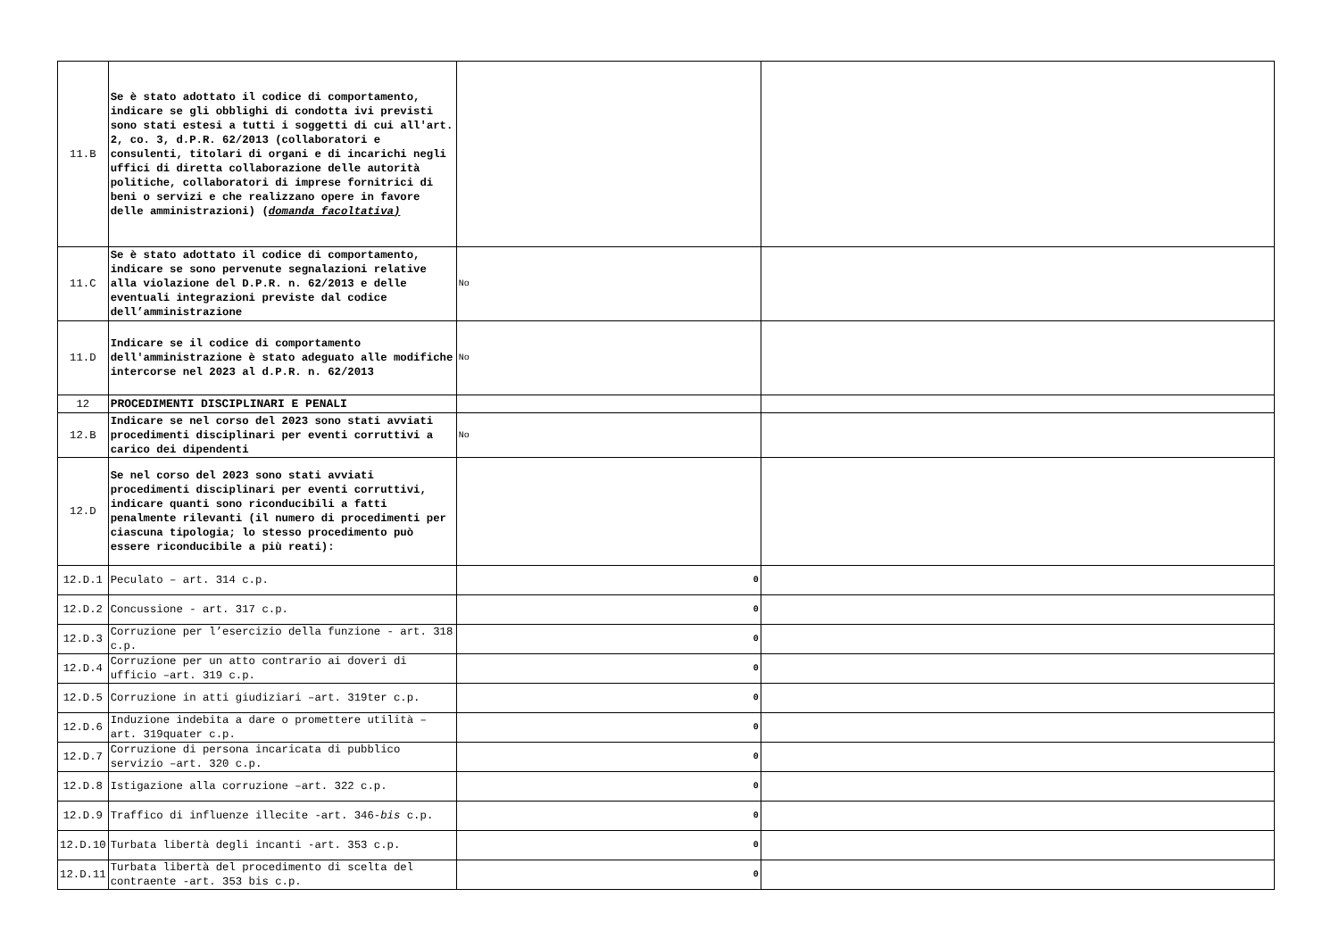| 11.B | Se è stato adottato il codice di comportamento, indicare se gli obblighi di condotta ivi previsti sono stati estesi a tutti i soggetti di cui all'art. 2, co. 3, d.P.R. 62/2013 (collaboratori e consulenti, titolari di organi e di incarichi negli uffici di diretta collaborazione delle autorità politiche, collaboratori di imprese fornitrici di beni o servizi e che realizzano opere in favore delle amministrazioni) ( domanda facoltativa) | | |
| 11.C | Se è stato adottato il codice di comportamento, indicare se sono pervenute segnalazioni relative alla violazione del D.P.R. n. 62/2013 e delle eventuali integrazioni previste dal codice dell’amministrazione | No | |
| 11.D | Indicare se il codice di comportamento dell'amministrazione è stato adeguato alle modifiche intercorse nel 2023 al d.P.R. n. 62/2013 | No | |
| 12 | PROCEDIMENTI DISCIPLINARI E PENALI | | |
| 12.B | Indicare se nel corso del 2023 sono stati avviati procedimenti disciplinari per eventi corruttivi a carico dei dipendenti | No | |
| 12.D | Se nel corso del 2023 sono stati avviati procedimenti disciplinari per eventi corruttivi, indicare quanti sono riconducibili a fatti penalmente rilevanti (il numero di procedimenti per ciascuna tipologia; lo stesso procedimento può essere riconducibile a più reati): | | |
| 12.D.1 | Peculato – art. 314 c.p. | 0 | |
| 12.D.2 | Concussione - art. 317 c.p. | 0 | |
| 12.D.3 | Corruzione per l’esercizio della funzione - art. 318 c.p. | 0 | |
| 12.D.4 | Corruzione per un atto contrario ai doveri di ufficio –art. 319 c.p. | 0 | |
| 12.D.5 | Corruzione in atti giudiziari –art. 319ter c.p. | 0 | |
| 12.D.6 | Induzione indebita a dare o promettere utilità – art. 319quater c.p. | 0 | |
| 12.D.7 | Corruzione di persona incaricata di pubblico servizio –art. 320 c.p. | 0 | |
| 12.D.8 | Istigazione alla corruzione –art. 322 c.p. | 0 | |
| 12.D.9 | Traffico di influenze illecite -art. 346- bis c.p. | 0 | |
| 12.D.10 | Turbata libertà degli incanti -art. 353 c.p. | 0 | |
| 12.D.11 | Turbata libertà del procedimento di scelta del contraente -art. 353 bis c.p. | 0 | |